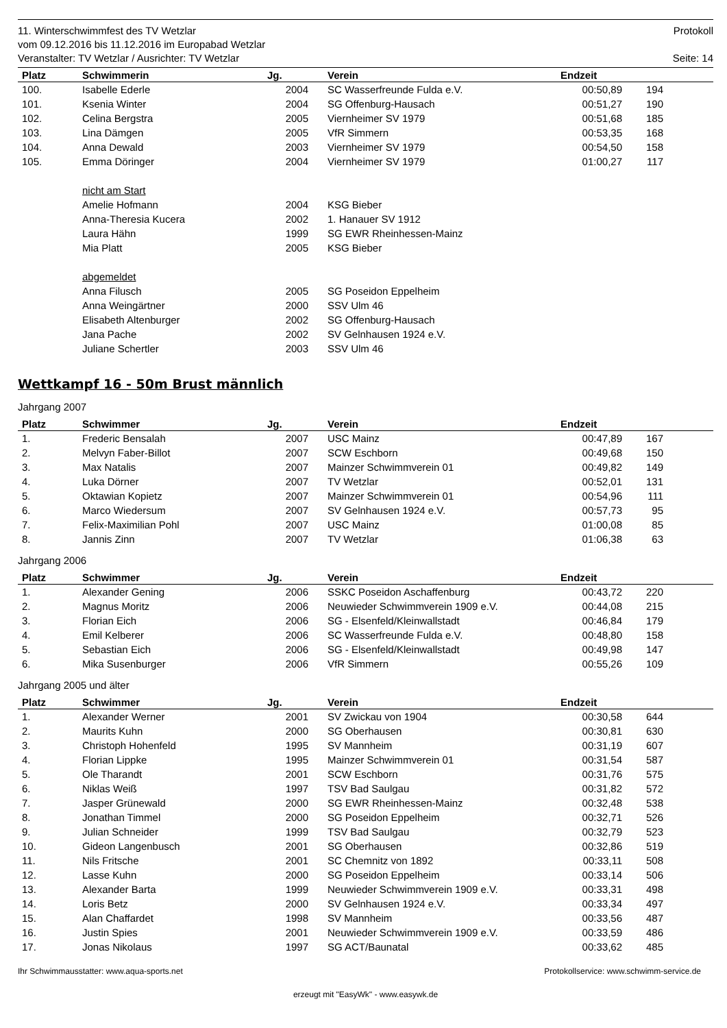11. Winterschwimmfest des TV Wetzlar Protokoll
vom 09.12.2016 bis 11.12.2016 im Europabad Wetzlar
Veranstalter: TV Wetzlar / Ausrichter: TV Wetzlar Seite: 14
| Platz | Schwimmerin | Jg. | Verein | Endzeit | | |
| --- | --- | --- | --- | --- | --- | --- |
| 100. | Isabelle Ederle | 2004 | SC Wasserfreunde Fulda e.V. | 00:50,89 | 194 | |
| 101. | Ksenia Winter | 2004 | SG Offenburg-Hausach | 00:51,27 | 190 | |
| 102. | Celina Bergstra | 2005 | Viernheimer SV 1979 | 00:51,68 | 185 | |
| 103. | Lina Dämgen | 2005 | VfR Simmern | 00:53,35 | 168 | |
| 104. | Anna Dewald | 2003 | Viernheimer SV 1979 | 00:54,50 | 158 | |
| 105. | Emma Döringer | 2004 | Viernheimer SV 1979 | 01:00,27 | 117 | |
| | nicht am Start | | | | | |
| | Amelie Hofmann | 2004 | KSG Bieber | | | |
| | Anna-Theresia Kucera | 2002 | 1. Hanauer SV 1912 | | | |
| | Laura Hähn | 1999 | SG EWR Rheinhessen-Mainz | | | |
| | Mia Platt | 2005 | KSG Bieber | | | |
| | abgemeldet | | | | | |
| | Anna Filusch | 2005 | SG Poseidon Eppelheim | | | |
| | Anna Weingärtner | 2000 | SSV Ulm 46 | | | |
| | Elisabeth Altenburger | 2002 | SG Offenburg-Hausach | | | |
| | Jana Pache | 2002 | SV Gelnhausen 1924 e.V. | | | |
| | Juliane Schertler | 2003 | SSV Ulm 46 | | | |
Wettkampf 16 - 50m Brust männlich
Jahrgang 2007
| Platz | Schwimmer | Jg. | Verein | Endzeit | | |
| --- | --- | --- | --- | --- | --- | --- |
| 1. | Frederic Bensalah | 2007 | USC Mainz | 00:47,89 | 167 | |
| 2. | Melvyn Faber-Billot | 2007 | SCW Eschborn | 00:49,68 | 150 | |
| 3. | Max Natalis | 2007 | Mainzer Schwimmverein 01 | 00:49,82 | 149 | |
| 4. | Luka Dörner | 2007 | TV Wetzlar | 00:52,01 | 131 | |
| 5. | Oktawian Kopietz | 2007 | Mainzer Schwimmverein 01 | 00:54,96 | 111 | |
| 6. | Marco Wiedersum | 2007 | SV Gelnhausen 1924 e.V. | 00:57,73 | 95 | |
| 7. | Felix-Maximilian Pohl | 2007 | USC Mainz | 01:00,08 | 85 | |
| 8. | Jannis Zinn | 2007 | TV Wetzlar | 01:06,38 | 63 | |
Jahrgang 2006
| Platz | Schwimmer | Jg. | Verein | Endzeit | | |
| --- | --- | --- | --- | --- | --- | --- |
| 1. | Alexander Gening | 2006 | SSKC Poseidon Aschaffenburg | 00:43,72 | 220 | |
| 2. | Magnus Moritz | 2006 | Neuwieder Schwimmverein 1909 e.V. | 00:44,08 | 215 | |
| 3. | Florian Eich | 2006 | SG - Elsenfeld/Kleinwallstadt | 00:46,84 | 179 | |
| 4. | Emil Kelberer | 2006 | SC Wasserfreunde Fulda e.V. | 00:48,80 | 158 | |
| 5. | Sebastian Eich | 2006 | SG - Elsenfeld/Kleinwallstadt | 00:49,98 | 147 | |
| 6. | Mika Susenburger | 2006 | VfR Simmern | 00:55,26 | 109 | |
Jahrgang 2005 und älter
| Platz | Schwimmer | Jg. | Verein | Endzeit | | |
| --- | --- | --- | --- | --- | --- | --- |
| 1. | Alexander Werner | 2001 | SV Zwickau von 1904 | 00:30,58 | 644 | |
| 2. | Maurits Kuhn | 2000 | SG Oberhausen | 00:30,81 | 630 | |
| 3. | Christoph Hohenfeld | 1995 | SV Mannheim | 00:31,19 | 607 | |
| 4. | Florian Lippke | 1995 | Mainzer Schwimmverein 01 | 00:31,54 | 587 | |
| 5. | Ole Tharandt | 2001 | SCW Eschborn | 00:31,76 | 575 | |
| 6. | Niklas Weiß | 1997 | TSV Bad Saulgau | 00:31,82 | 572 | |
| 7. | Jasper Grünewald | 2000 | SG EWR Rheinhessen-Mainz | 00:32,48 | 538 | |
| 8. | Jonathan Timmel | 2000 | SG Poseidon Eppelheim | 00:32,71 | 526 | |
| 9. | Julian Schneider | 1999 | TSV Bad Saulgau | 00:32,79 | 523 | |
| 10. | Gideon Langenbusch | 2001 | SG Oberhausen | 00:32,86 | 519 | |
| 11. | Nils Fritsche | 2001 | SC Chemnitz von 1892 | 00:33,11 | 508 | |
| 12. | Lasse Kuhn | 2000 | SG Poseidon Eppelheim | 00:33,14 | 506 | |
| 13. | Alexander Barta | 1999 | Neuwieder Schwimmverein 1909 e.V. | 00:33,31 | 498 | |
| 14. | Loris Betz | 2000 | SV Gelnhausen 1924 e.V. | 00:33,34 | 497 | |
| 15. | Alan Chaffardet | 1998 | SV Mannheim | 00:33,56 | 487 | |
| 16. | Justin Spies | 2001 | Neuwieder Schwimmverein 1909 e.V. | 00:33,59 | 486 | |
| 17. | Jonas Nikolaus | 1997 | SG ACT/Baunatal | 00:33,62 | 485 | |
Ihr Schwimmausstatter: www.aqua-sports.net Protokollservice: www.schwimm-service.de
erzeugt mit "EasyWk" - www.easywk.de